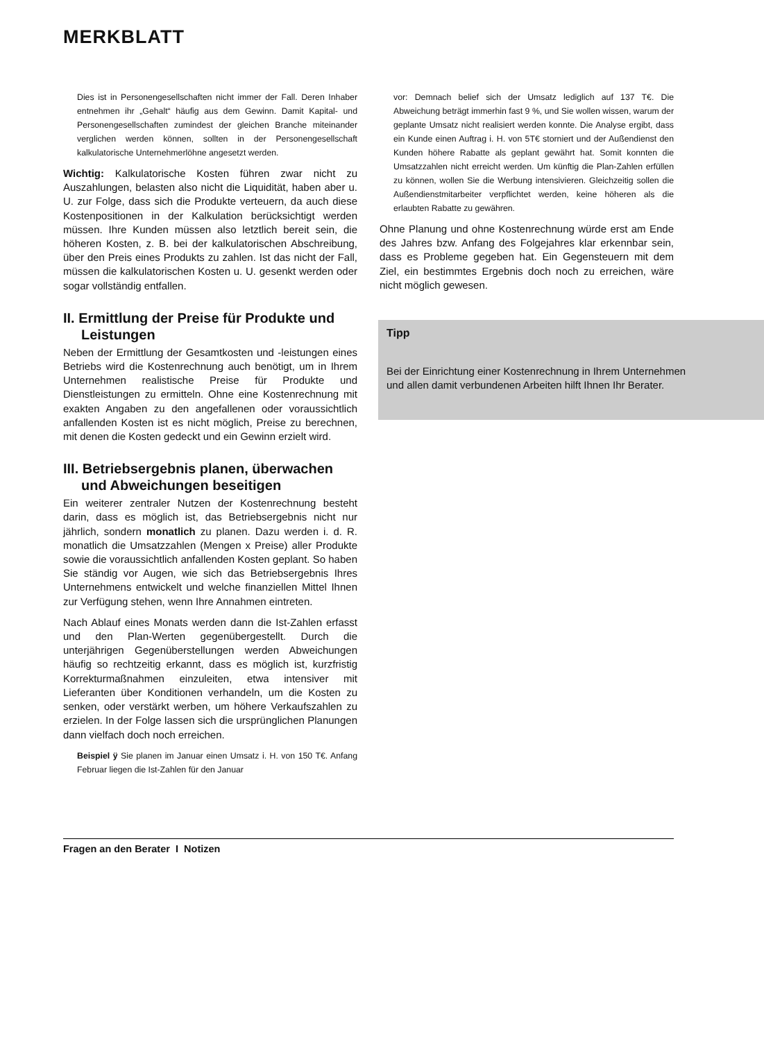MERKBLATT
Dies ist in Personengesellschaften nicht immer der Fall. Deren Inhaber entnehmen ihr „Gehalt“ häufig aus dem Gewinn. Damit Kapital- und Personengesellschaften zumindest der gleichen Branche miteinander verglichen werden können, sollten in der Personengesellschaft kalkulatorische Unternehmerlöhne angesetzt werden.
Wichtig: Kalkulatorische Kosten führen zwar nicht zu Auszahlungen, belasten also nicht die Liquidität, haben aber u. U. zur Folge, dass sich die Produkte verteuern, da auch diese Kostenpositionen in der Kalkulation berücksichtigt werden müssen. Ihre Kunden müssen also letztlich bereit sein, die höheren Kosten, z. B. bei der kalkulatorischen Abschreibung, über den Preis eines Produkts zu zahlen. Ist das nicht der Fall, müssen die kalkulatorischen Kosten u. U. gesenkt werden oder sogar vollständig entfallen.
II. Ermittlung der Preise für Produkte und Leistungen
Neben der Ermittlung der Gesamtkosten und -leistungen eines Betriebs wird die Kostenrechnung auch benötigt, um in Ihrem Unternehmen realistische Preise für Produkte und Dienstleistungen zu ermitteln. Ohne eine Kostenrechnung mit exakten Angaben zu den angefallenen oder voraussichtlich anfallenden Kosten ist es nicht möglich, Preise zu berechnen, mit denen die Kosten gedeckt und ein Gewinn erzielt wird.
III. Betriebsergebnis planen, überwachen und Abweichungen beseitigen
Ein weiterer zentraler Nutzen der Kostenrechnung besteht darin, dass es möglich ist, das Betriebsergebnis nicht nur jährlich, sondern monatlich zu planen. Dazu werden i. d. R. monatlich die Umsatzzahlen (Mengen x Preise) aller Produkte sowie die voraussichtlich anfallenden Kosten geplant. So haben Sie ständig vor Augen, wie sich das Betriebsergebnis Ihres Unternehmens entwickelt und welche finanziellen Mittel Ihnen zur Verfügung stehen, wenn Ihre Annahmen eintreten.
Nach Ablauf eines Monats werden dann die Ist-Zahlen erfasst und den Plan-Werten gegenübergestellt. Durch die unterjährigen Gegenüberstellungen werden Abweichungen häufig so rechtzeitig erkannt, dass es möglich ist, kurzfristig Korrekturmaßnahmen einzuleiten, etwa intensiver mit Lieferanten über Konditionen verhandeln, um die Kosten zu senken, oder verstärkt werben, um höhere Verkaufszahlen zu erzielen. In der Folge lassen sich die ursprünglichen Planungen dann vielfach doch noch erreichen.
Beispiel ÿ Sie planen im Januar einen Umsatz i. H. von 150 T€. Anfang Februar liegen die Ist-Zahlen für den Januar
vor: Demnach belief sich der Umsatz lediglich auf 137 T€. Die Abweichung beträgt immerhin fast 9 %, und Sie wollen wissen, warum der geplante Umsatz nicht realisiert werden konnte. Die Analyse ergibt, dass ein Kunde einen Auftrag i. H. von 5T€ storniert und der Außendienst den Kunden höhere Rabatte als geplant gewährt hat. Somit konnten die Umsatzzahlen nicht erreicht werden. Um künftig die Plan-Zahlen erfüllen zu können, wollen Sie die Werbung intensivieren. Gleichzeitig sollen die Außendienstmitarbeiter verpflichtet werden, keine höheren als die erlaubten Rabatte zu gewähren.
Ohne Planung und ohne Kostenrechnung würde erst am Ende des Jahres bzw. Anfang des Folgejahres klar erkennbar sein, dass es Probleme gegeben hat. Ein Gegensteuern mit dem Ziel, ein bestimmtes Ergebnis doch noch zu erreichen, wäre nicht möglich gewesen.
Tipp
Bei der Einrichtung einer Kostenrechnung in Ihrem Unternehmen und allen damit verbundenen Arbeiten hilft Ihnen Ihr Berater.
Fragen an den Berater I Notizen